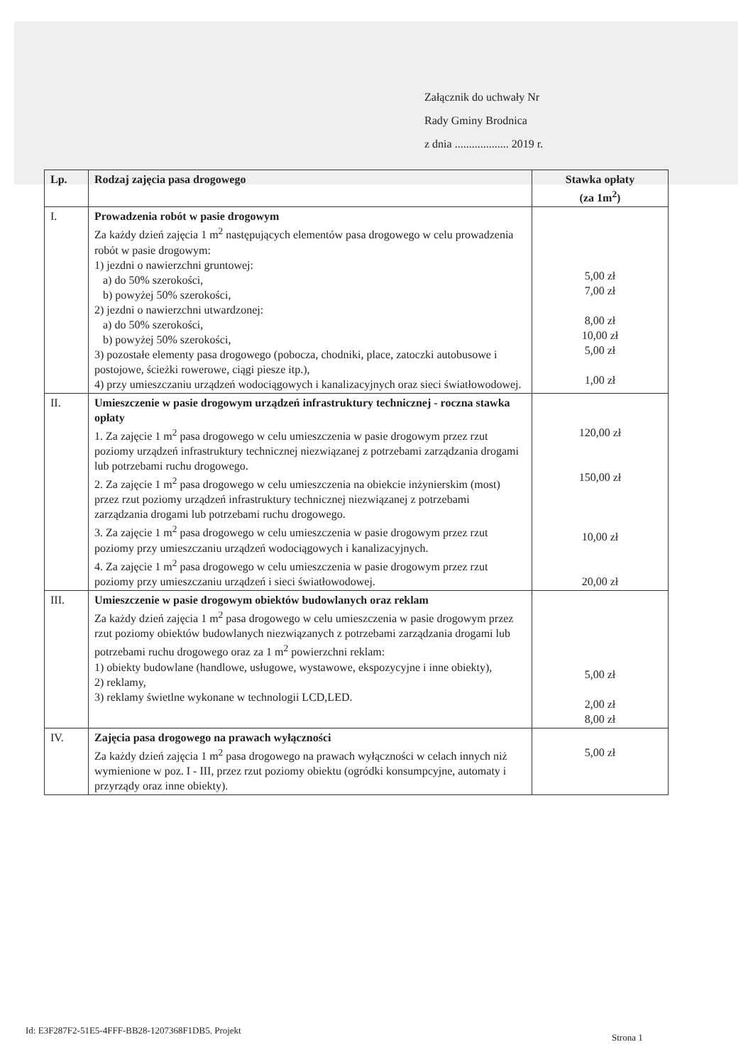Załącznik do uchwały Nr
Rady Gminy Brodnica
z dnia ................... 2019 r.
| Lp. | Rodzaj zajęcia pasa drogowego | Stawka opłaty (za 1m<sup>2</sup>) |
| --- | --- | --- |
| I. | Prowadzenia robót w pasie drogowym Za każdy dzień zajęcia 1 m<sup>2</sup> następujących elementów pasa drogowego w celu prowadzenia robót w pasie drogowym: 1) jezdni o nawierzchni gruntowej: a) do 50% szerokości, b) powyżej 50% szerokości, 2) jezdni o nawierzchni utwardzonej: a) do 50% szerokości, b) powyżej 50% szerokości, 3) pozostałe elementy pasa drogowego (pobocza, chodniki, place, zatoczki autobusowe i postojowe, ścieżki rowerowe, ciągi piesze itp.), 4) przy umieszczaniu urządzeń wodociągowych i kanalizacyjnych oraz sieci światłowodowej. | 5,00 zł 7,00 zł 8,00 zł 10,00 zł 5,00 zł 1,00 zł |
| II. | Umieszczenie w pasie drogowym urządzeń infrastruktury technicznej - roczna stawka opłaty 1. Za zajęcie 1 m<sup>2</sup> pasa drogowego w celu umieszczenia w pasie drogowym przez rzut poziomy urządzeń infrastruktury technicznej niezwiązanej z potrzebami zarządzania drogami lub potrzebami ruchu drogowego. 2. Za zajęcie 1 m<sup>2</sup> pasa drogowego w celu umieszczenia na obiekcie inżynierskim (most) przez rzut poziomy urządzeń infrastruktury technicznej niezwiązanej z potrzebami zarządzania drogami lub potrzebami ruchu drogowego. 3. Za zajęcie 1 m<sup>2</sup> pasa drogowego w celu umieszczenia w pasie drogowym przez rzut poziomy przy umieszczaniu urządzeń wodociągowych i kanalizacyjnych. 4. Za zajęcie 1 m<sup>2</sup> pasa drogowego w celu umieszczenia w pasie drogowym przez rzut poziomy przy umieszczaniu urządzeń i sieci światłowodowej. | 120,00 zł 150,00 zł 10,00 zł 20,00 zł |
| III. | Umieszczenie w pasie drogowym obiektów budowlanych oraz reklam Za każdy dzień zajęcia 1 m<sup>2</sup> pasa drogowego w celu umieszczenia w pasie drogowym przez rzut poziomy obiektów budowlanych niezwiązanych z potrzebami zarządzania drogami lub potrzebami ruchu drogowego oraz za 1 m<sup>2</sup> powierzchni reklam: 1) obiekty budowlane (handlowe, usługowe, wystawowe, ekspozycyjne i inne obiekty), 2) reklamy, 3) reklamy świetlne wykonane w technologii LCD,LED. | 5,00 zł 2,00 zł 8,00 zł |
| IV. | Zajęcia pasa drogowego na prawach wyłączności Za każdy dzień zajęcia 1 m<sup>2</sup> pasa drogowego na prawach wyłączności w celach innych niż wymienione w poz. I - III, przez rzut poziomy obiektu (ogródki konsumpcyjne, automaty i przyrządy oraz inne obiekty). | 5,00 zł |
Id: E3F287F2-51E5-4FFF-BB28-1207368F1DB5. Projekt
Strona 1